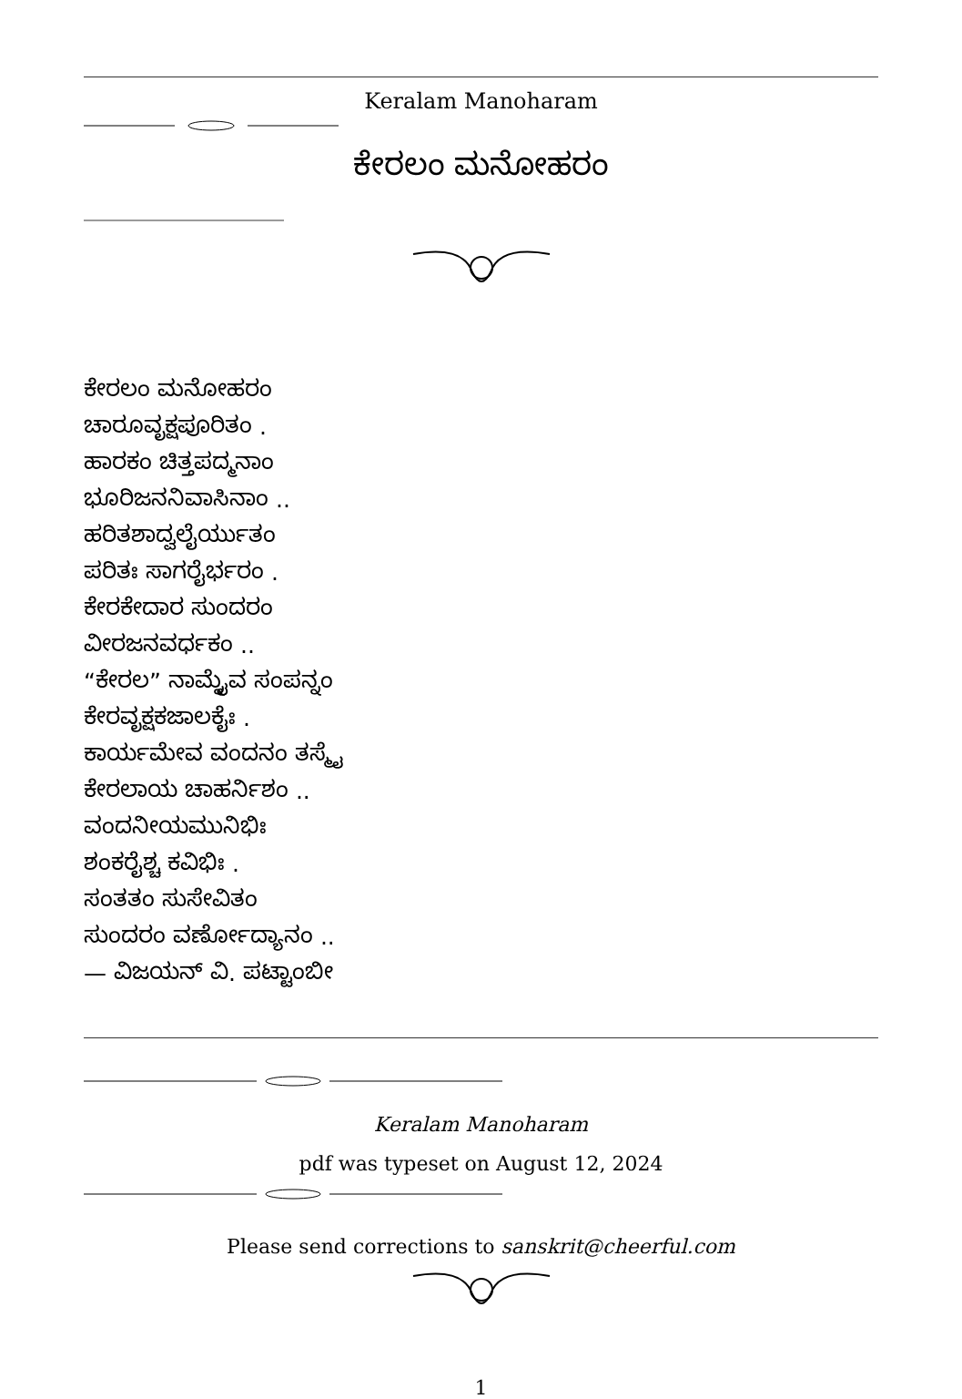Keralam Manoharam
ಕೇರಲಂ ಮನೋಹರಂ
ಕೇರಲಂ ಮನೋಹರಂ
ಚಾರೂವೃಕ್ಷಪೂರಿತಂ .
ಹಾರಕಂ ಚಿತ್ತಪದ್ಮನಾಂ
ಭೂರಿಜನನಿವಾಸಿನಾಂ ..
ಹರಿತಶಾದ್ವಲೈರ್ಯುತಂ
ಪರಿತಃ ಸಾಗರೈರ್ಭರಂ .
ಕೇರಕೇದಾರ ಸುಂದರಂ
ವೀರಜನವರ್ಧಕಂ ..
“ಕೇರಲ” ನಾಮ್ನೈವ ಸಂಪನ್ನಂ
ಕೇರವೃಕ್ಷಕಜಾಲಕೈಃ .
ಕಾರ್ಯಮೇವ ವಂದನಂ ತಸ್ಮೈ
ಕೇರಲಾಯ ಚಾಹರ್ನಿಶಂ ..
ವಂದನೀಯಮುನಿಭಿಃ
ಶಂಕರೈಶ್ಚ ಕವಿಭಿಃ .
ಸಂತತಂ ಸುಸೇವಿತಂ
ಸುಂದರಂ ವರ್ಣೋದ್ಯಾನಂ ..
— ವಿಜಯನ್ ವಿ. ಪಟ್ಟಾಂಬೀ
Keralam Manoharam
pdf was typeset on August 12, 2024
Please send corrections to sanskrit@cheerful.com
1